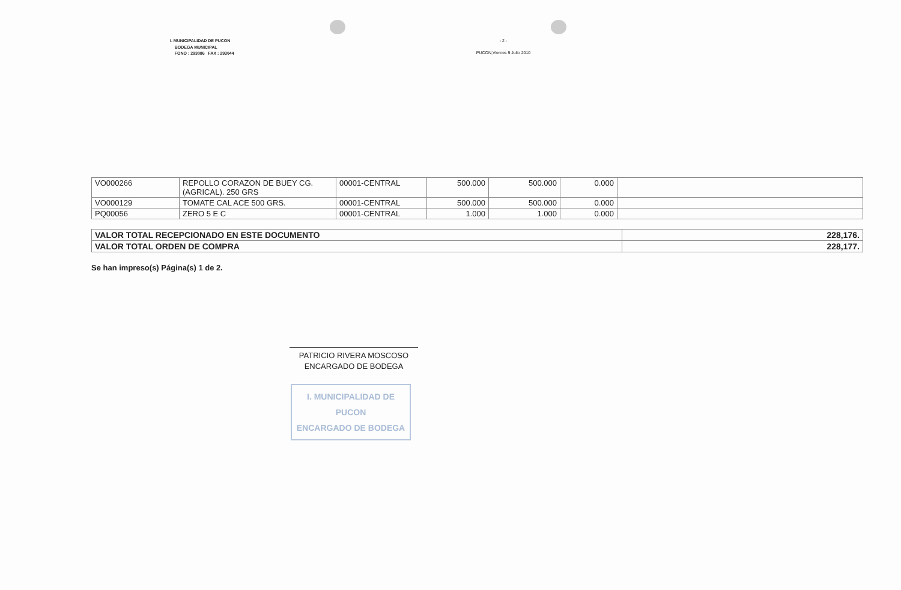I. MUNICIPALIDAD DE PUCON
BODEGA MUNICIPAL
FONO : 293086 FAX : 293044
- 2 -
PUCON,Viernes 9 Julio 2010
| VO000266 | REPOLLO CORAZON DE BUEY CG.(AGRICAL). 250 GRS | 00001-CENTRAL | 500.000 | 500.000 | 0.000 | |
| VO000129 | TOMATE CAL ACE 500 GRS. | 00001-CENTRAL | 500.000 | 500.000 | 0.000 | |
| PQ00056 | ZERO 5 E C | 00001-CENTRAL | 1.000 | 1.000 | 0.000 | |
| VALOR TOTAL RECEPCIONADO EN ESTE DOCUMENTO | 228,176. |
| VALOR TOTAL ORDEN DE COMPRA | 228,177. |
Se han impreso(s) Página(s) 1 de 2.
PATRICIO RIVERA MOSCOSO
ENCARGADO DE BODEGA
I. MUNICIPALIDAD DE PUCON
ENCARGADO DE BODEGA